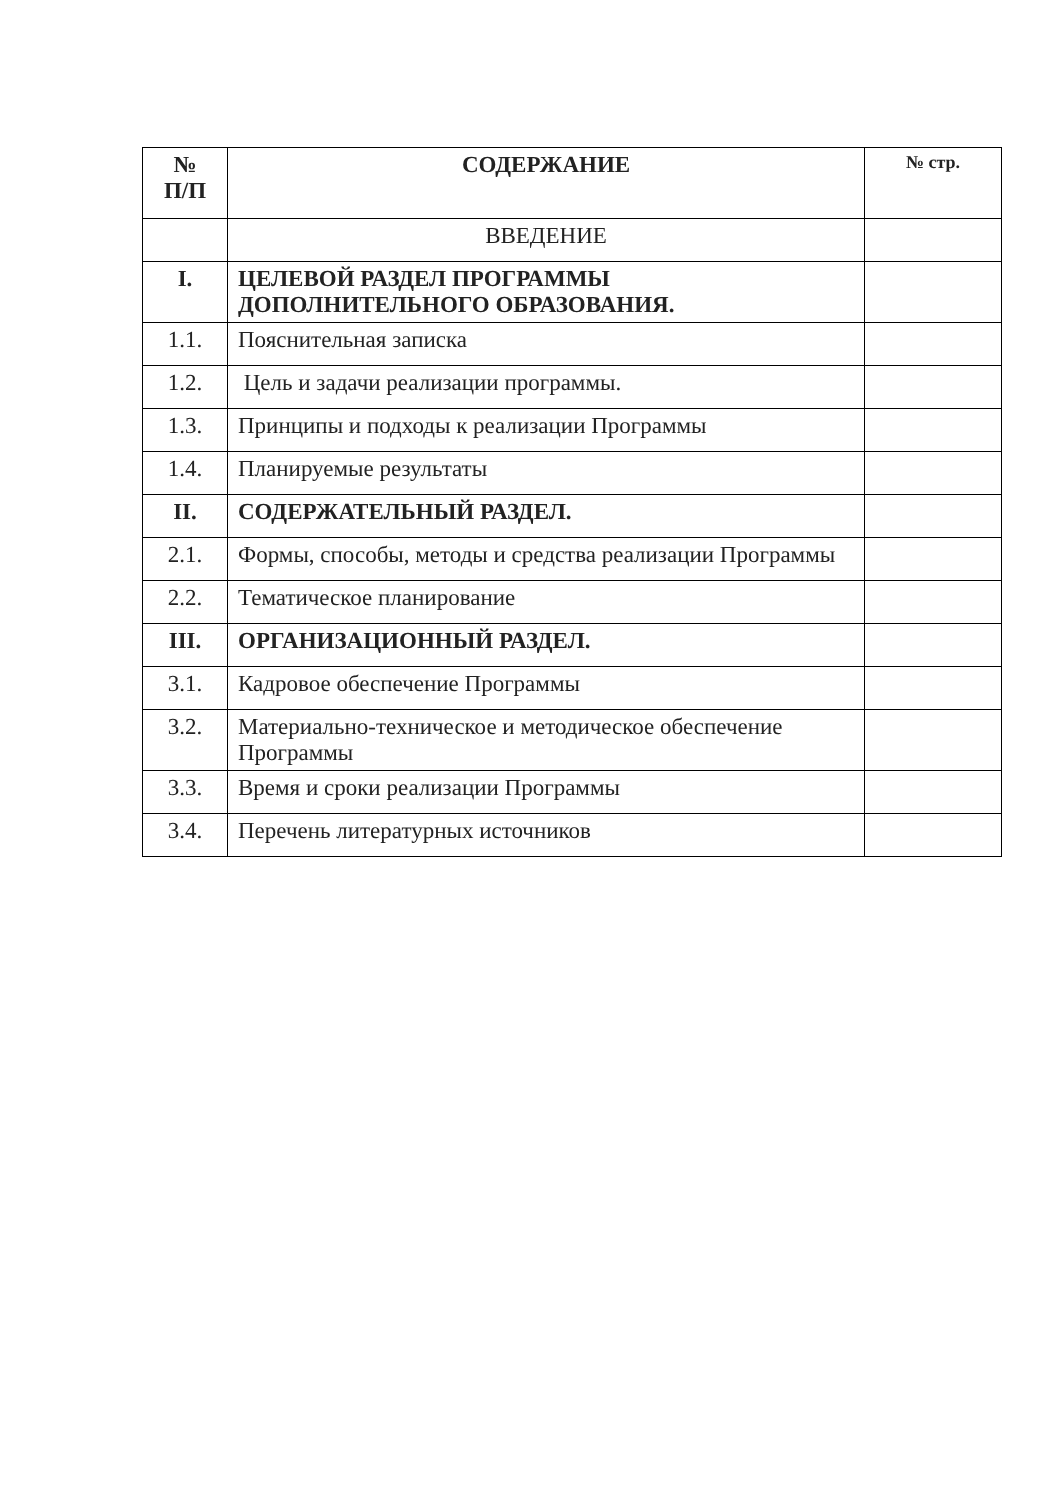| № П/П | СОДЕРЖАНИЕ | № стр. |
| --- | --- | --- |
| | ВВЕДЕНИЕ | |
| I. | ЦЕЛЕВОЙ РАЗДЕЛ ПРОГРАММЫ ДОПОЛНИТЕЛЬНОГО ОБРАЗОВАНИЯ. | |
| 1.1. | Пояснительная записка | |
| 1.2. | Цель и задачи реализации программы. | |
| 1.3. | Принципы и подходы к реализации Программы | |
| 1.4. | Планируемые результаты | |
| II. | СОДЕРЖАТЕЛЬНЫЙ РАЗДЕЛ. | |
| 2.1. | Формы, способы, методы и средства реализации Программы | |
| 2.2. | Тематическое планирование | |
| III. | ОРГАНИЗАЦИОННЫЙ РАЗДЕЛ. | |
| 3.1. | Кадровое обеспечение Программы | |
| 3.2. | Материально-техническое и методическое обеспечение Программы | |
| 3.3. | Время и сроки реализации Программы | |
| 3.4. | Перечень литературных источников | |